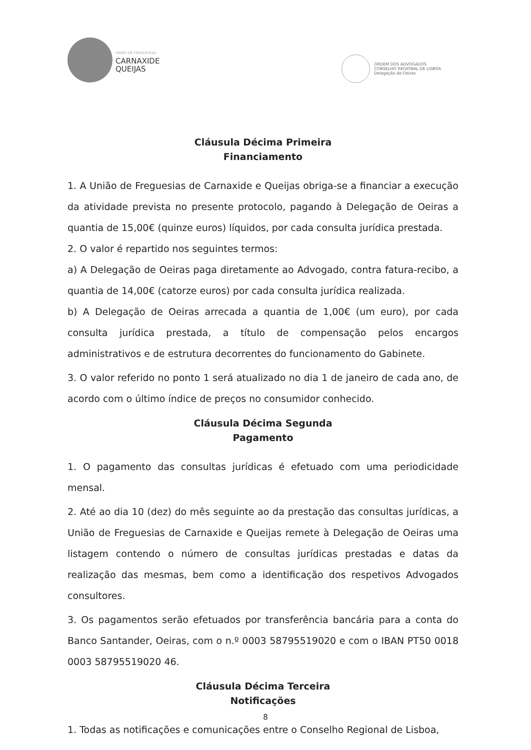UNIÃO DE FREGUESIAS
CARNAXIDE
QUEIJAS
ORDEM DOS ADVOGADOS
CONSELHO REGIONAL DE LISBOA
Delegação de Oeiras
Cláusula Décima Primeira
Financiamento
1. A União de Freguesias de Carnaxide e Queijas obriga-se a financiar a execução da atividade prevista no presente protocolo, pagando à Delegação de Oeiras a quantia de 15,00€ (quinze euros) líquidos, por cada consulta jurídica prestada.
2. O valor é repartido nos seguintes termos:
a) A Delegação de Oeiras paga diretamente ao Advogado, contra fatura-recibo, a quantia de 14,00€ (catorze euros) por cada consulta jurídica realizada.
b) A Delegação de Oeiras arrecada a quantia de 1,00€ (um euro), por cada consulta jurídica prestada, a título de compensação pelos encargos administrativos e de estrutura decorrentes do funcionamento do Gabinete.
3. O valor referido no ponto 1 será atualizado no dia 1 de janeiro de cada ano, de acordo com o último índice de preços no consumidor conhecido.
Cláusula Décima Segunda
Pagamento
1. O pagamento das consultas jurídicas é efetuado com uma periodicidade mensal.
2. Até ao dia 10 (dez) do mês seguinte ao da prestação das consultas jurídicas, a União de Freguesias de Carnaxide e Queijas remete à Delegação de Oeiras uma listagem contendo o número de consultas jurídicas prestadas e datas da realização das mesmas, bem como a identificação dos respetivos Advogados consultores.
3. Os pagamentos serão efetuados por transferência bancária para a conta do Banco Santander, Oeiras, com o n.º 0003 58795519020 e com o IBAN PT50 0018 0003 58795519020 46.
Cláusula Décima Terceira
Notificações
1. Todas as notificações e comunicações entre o Conselho Regional de Lisboa,
8